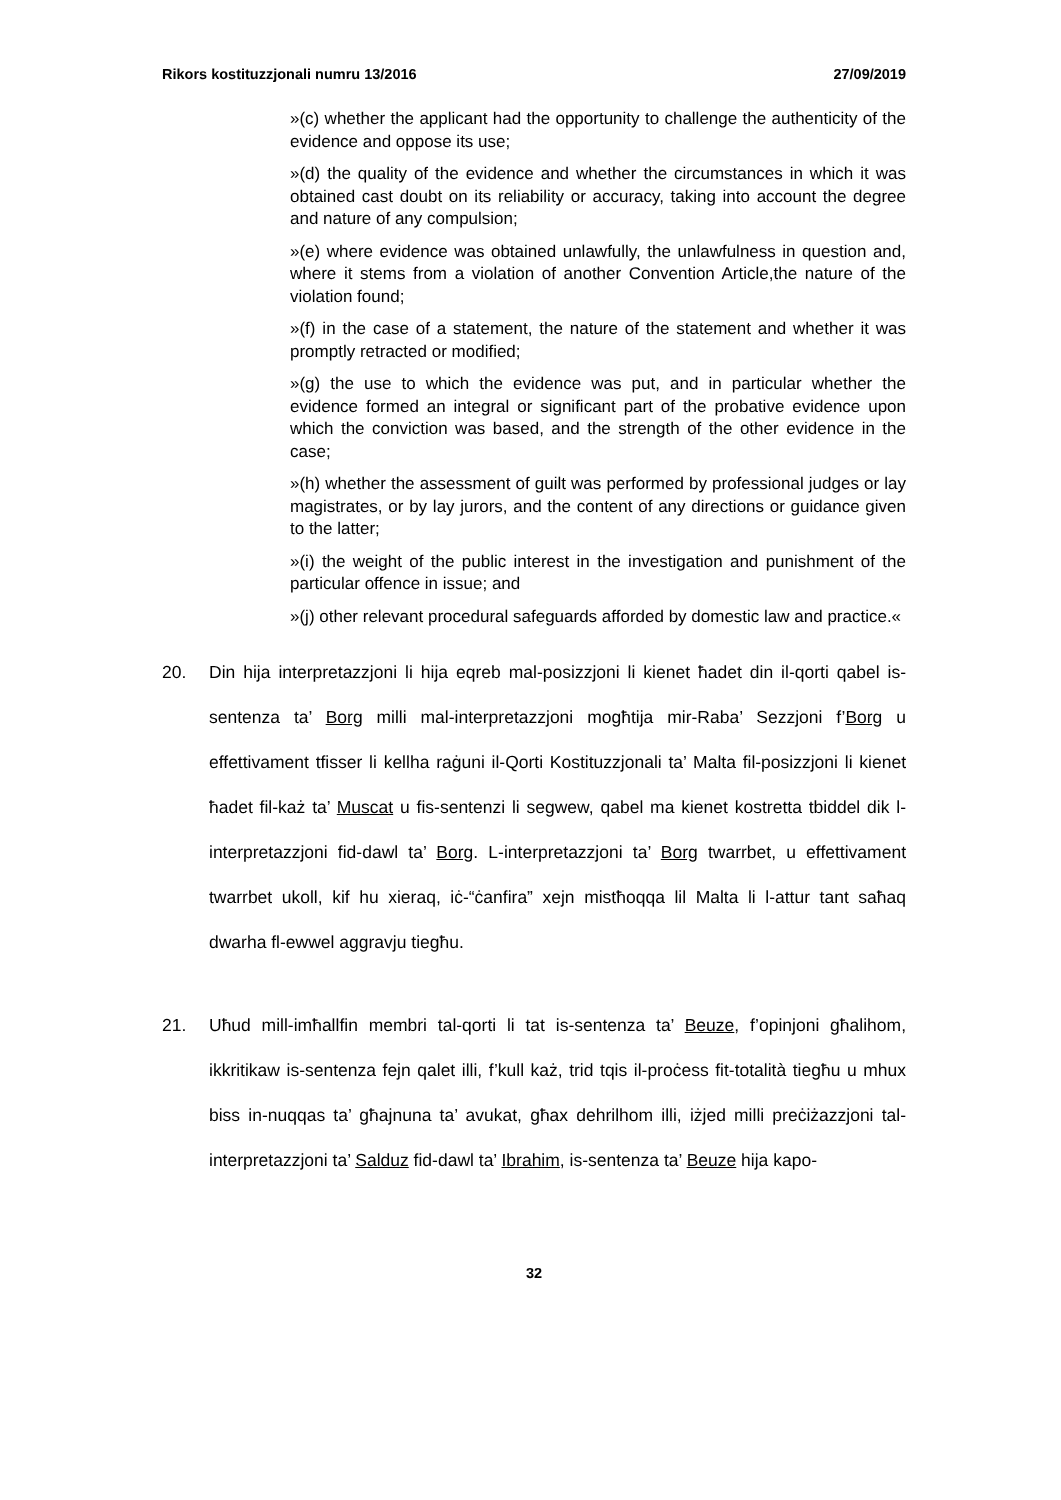Rikors kostituzzjonali numru 13/2016 27/09/2019
»(c) whether the applicant had the opportunity to challenge the authenticity of the evidence and oppose its use;
»(d) the quality of the evidence and whether the circumstances in which it was obtained cast doubt on its reliability or accuracy, taking into account the degree and nature of any compulsion;
»(e) where evidence was obtained unlawfully, the unlawfulness in question and, where it stems from a violation of another Convention Article,the nature of the violation found;
»(f) in the case of a statement, the nature of the statement and whether it was promptly retracted or modified;
»(g) the use to which the evidence was put, and in particular whether the evidence formed an integral or significant part of the probative evidence upon which the conviction was based, and the strength of the other evidence in the case;
»(h) whether the assessment of guilt was performed by professional judges or lay magistrates, or by lay jurors, and the content of any directions or guidance given to the latter;
»(i) the weight of the public interest in the investigation and punishment of the particular offence in issue; and
»(j) other relevant procedural safeguards afforded by domestic law and practice.«
20. Din hija interpretazzjoni li hija eqreb mal-posizzjoni li kienet ħadet din il-qorti qabel is-sentenza ta’ Borg milli mal-interpretazzjoni mogħtija mir-Raba’ Sezzjoni f’Borg u effettivament tfisser li kellha raġuni il-Qorti Kostituzzjonali ta’ Malta fil-posizzjoni li kienet ħadet fil-każ ta’ Muscat u fis-sentenzi li segwew, qabel ma kienet kostretta tbiddel dik l-inter­pretazzjoni fid-dawl ta’ Borg. L-interpretazzjoni ta’ Borg twarrbet, u effettivament twarrbet ukoll, kif hu xieraq, iċ-“ċanfira” xejn mistħoqqa lil Malta li l-attur tant saħaq dwarha fl-ewwel aggravju tiegħu.
21. Uħud mill-imħallfin membri tal-qorti li tat is-sentenza ta’ Beuze, f’opinjoni għalihom, ikkritikaw is-sentenza fejn qalet illi, f’kull każ, trid tqis il-proċess fit-totalità tiegħu u mhux biss in-nuqqas ta’ għajnuna ta’ avukat, għax dehrilhom illi, iżjed milli preċiżazzjoni tal-interpretazzjoni ta’ Salduz fid-dawl ta’ Ibrahim, is-sentenza ta’ Beuze hija kapo-
32